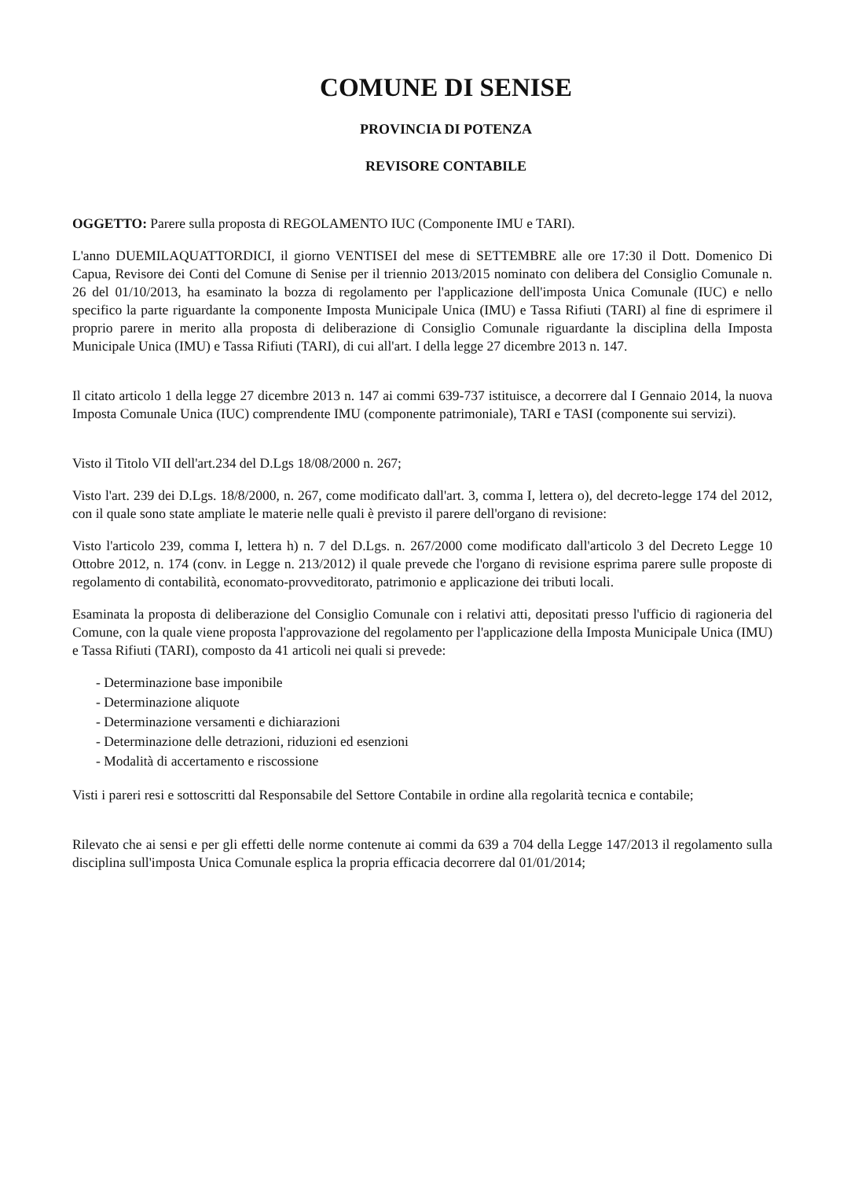COMUNE DI SENISE
PROVINCIA DI POTENZA
REVISORE CONTABILE
OGGETTO: Parere sulla proposta di REGOLAMENTO IUC (Componente IMU e TARI).
L'anno DUEMILAQUATTORDICI, il giorno VENTISEI del mese di SETTEMBRE alle ore 17:30 il Dott. Domenico Di Capua, Revisore dei Conti del Comune di Senise per il triennio 2013/2015 nominato con delibera del Consiglio Comunale n. 26 del 01/10/2013, ha esaminato la bozza di regolamento per l'applicazione dell'imposta Unica Comunale (IUC) e nello specifico la parte riguardante la componente Imposta Municipale Unica (IMU) e Tassa Rifiuti (TARI) al fine di esprimere il proprio parere in merito alla proposta di deliberazione di Consiglio Comunale riguardante la disciplina della Imposta Municipale Unica (IMU) e Tassa Rifiuti (TARI), di cui all'art. I della legge 27 dicembre 2013 n. 147.
Il citato articolo 1 della legge 27 dicembre 2013 n. 147 ai commi 639-737 istituisce, a decorrere dal I Gennaio 2014, la nuova Imposta Comunale Unica (IUC) comprendente IMU (componente patrimoniale), TARI e TASI (componente sui servizi).
Visto il Titolo VII dell'art.234 del D.Lgs 18/08/2000 n. 267;
Visto l'art. 239 dei D.Lgs. 18/8/2000, n. 267, come modificato dall'art. 3, comma I, lettera o), del decreto-legge 174 del 2012, con il quale sono state ampliate le materie nelle quali è previsto il parere dell'organo di revisione:
Visto l'articolo 239, comma I, lettera h) n. 7 del D.Lgs. n. 267/2000 come modificato dall'articolo 3 del Decreto Legge 10 Ottobre 2012, n. 174 (conv. in Legge n. 213/2012) il quale prevede che l'organo di revisione esprima parere sulle proposte di regolamento di contabilità, economato-provveditorato, patrimonio e applicazione dei tributi locali.
Esaminata la proposta di deliberazione del Consiglio Comunale con i relativi atti, depositati presso l'ufficio di ragioneria del Comune, con la quale viene proposta l'approvazione del regolamento per l'applicazione della Imposta Municipale Unica (IMU) e Tassa Rifiuti (TARI), composto da 41 articoli nei quali si prevede:
- Determinazione base imponibile
- Determinazione aliquote
- Determinazione versamenti e dichiarazioni
- Determinazione delle detrazioni, riduzioni ed esenzioni
- Modalità di accertamento e riscossione
Visti i pareri resi e sottoscritti dal Responsabile del Settore Contabile in ordine alla regolarità tecnica e contabile;
Rilevato che ai sensi e per gli effetti delle norme contenute ai commi da 639 a 704 della Legge 147/2013 il regolamento sulla disciplina sull'imposta Unica Comunale esplica la propria efficacia decorrere dal 01/01/2014;